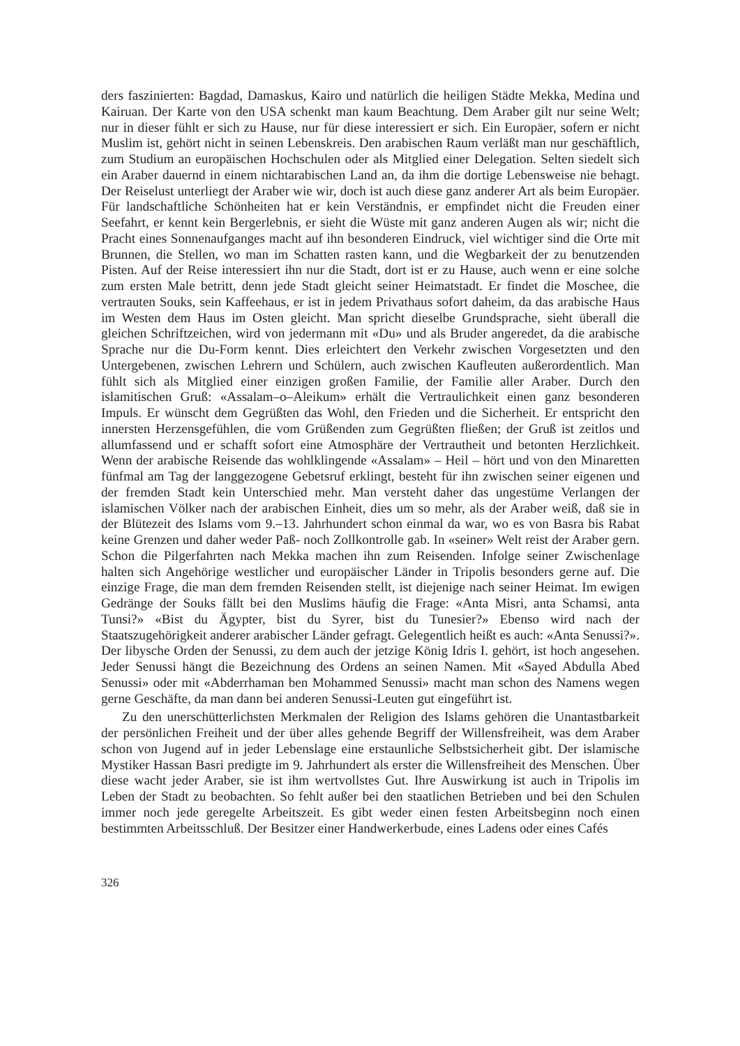ders faszinierten: Bagdad, Damaskus, Kairo und natürlich die heiligen Städte Mekka, Medina und Kairuan. Der Karte von den USA schenkt man kaum Beachtung. Dem Araber gilt nur seine Welt; nur in dieser fühlt er sich zu Hause, nur für diese interessiert er sich. Ein Europäer, sofern er nicht Muslim ist, gehört nicht in seinen Lebenskreis. Den arabischen Raum verläßt man nur geschäftlich, zum Studium an europäischen Hochschulen oder als Mitglied einer Delegation. Selten siedelt sich ein Araber dauernd in einem nichtarabischen Land an, da ihm die dortige Lebensweise nie behagt. Der Reiselust unterliegt der Araber wie wir, doch ist auch diese ganz anderer Art als beim Europäer. Für landschaftliche Schönheiten hat er kein Verständnis, er empfindet nicht die Freuden einer Seefahrt, er kennt kein Bergerlebnis, er sieht die Wüste mit ganz anderen Augen als wir; nicht die Pracht eines Sonnenaufganges macht auf ihn besonderen Eindruck, viel wichtiger sind die Orte mit Brunnen, die Stellen, wo man im Schatten rasten kann, und die Wegbarkeit der zu benutzenden Pisten. Auf der Reise interessiert ihn nur die Stadt, dort ist er zu Hause, auch wenn er eine solche zum ersten Male betritt, denn jede Stadt gleicht seiner Heimatstadt. Er findet die Moschee, die vertrauten Souks, sein Kaffeehaus, er ist in jedem Privathaus sofort daheim, da das arabische Haus im Westen dem Haus im Osten gleicht. Man spricht dieselbe Grundsprache, sieht überall die gleichen Schriftzeichen, wird von jedermann mit «Du» und als Bruder angeredet, da die arabische Sprache nur die Du-Form kennt. Dies erleichtert den Verkehr zwischen Vorgesetzten und den Untergebenen, zwischen Lehrern und Schülern, auch zwischen Kaufleuten außerordentlich. Man fühlt sich als Mitglied einer einzigen großen Familie, der Familie aller Araber. Durch den islamitischen Gruß: «Assalam–o–Aleikum» erhält die Vertraulichkeit einen ganz besonderen Impuls. Er wünscht dem Gegrüßten das Wohl, den Frieden und die Sicherheit. Er entspricht den innersten Herzensgefühlen, die vom Grüßenden zum Gegrüßten fließen; der Gruß ist zeitlos und allumfassend und er schafft sofort eine Atmosphäre der Vertrautheit und betonten Herzlichkeit. Wenn der arabische Reisende das wohlklingende «Assalam» – Heil – hört und von den Minaretten fünfmal am Tag der langgezogene Gebetsruf erklingt, besteht für ihn zwischen seiner eigenen und der fremden Stadt kein Unterschied mehr. Man versteht daher das ungestüme Verlangen der islamischen Völker nach der arabischen Einheit, dies um so mehr, als der Araber weiß, daß sie in der Blütezeit des Islams vom 9.–13. Jahrhundert schon einmal da war, wo es von Basra bis Rabat keine Grenzen und daher weder Paß- noch Zollkontrolle gab. In «seiner» Welt reist der Araber gern. Schon die Pilgerfahrten nach Mekka machen ihn zum Reisenden. Infolge seiner Zwischenlage halten sich Angehörige westlicher und europäischer Länder in Tripolis besonders gerne auf. Die einzige Frage, die man dem fremden Reisenden stellt, ist diejenige nach seiner Heimat. Im ewigen Gedränge der Souks fällt bei den Muslims häufig die Frage: «Anta Misri, anta Schamsi, anta Tunsi?» «Bist du Ägypter, bist du Syrer, bist du Tunesier?» Ebenso wird nach der Staatszugehörigkeit anderer arabischer Länder gefragt. Gelegentlich heißt es auch: «Anta Senussi?». Der libysche Orden der Senussi, zu dem auch der jetzige König Idris I. gehört, ist hoch angesehen. Jeder Senussi hängt die Bezeichnung des Ordens an seinen Namen. Mit «Sayed Abdulla Abed Senussi» oder mit «Abderrhaman ben Mohammed Senussi» macht man schon des Namens wegen gerne Geschäfte, da man dann bei anderen Senussi-Leuten gut eingeführt ist.
Zu den unerschütterlichsten Merkmalen der Religion des Islams gehören die Unantastbarkeit der persönlichen Freiheit und der über alles gehende Begriff der Willensfreiheit, was dem Araber schon von Jugend auf in jeder Lebenslage eine erstaunliche Selbstsicherheit gibt. Der islamische Mystiker Hassan Basri predigte im 9. Jahrhundert als erster die Willensfreiheit des Menschen. Über diese wacht jeder Araber, sie ist ihm wertvollstes Gut. Ihre Auswirkung ist auch in Tripolis im Leben der Stadt zu beobachten. So fehlt außer bei den staatlichen Betrieben und bei den Schulen immer noch jede geregelte Arbeitszeit. Es gibt weder einen festen Arbeitsbeginn noch einen bestimmten Arbeitsschluß. Der Besitzer einer Handwerkerbude, eines Ladens oder eines Cafés
326